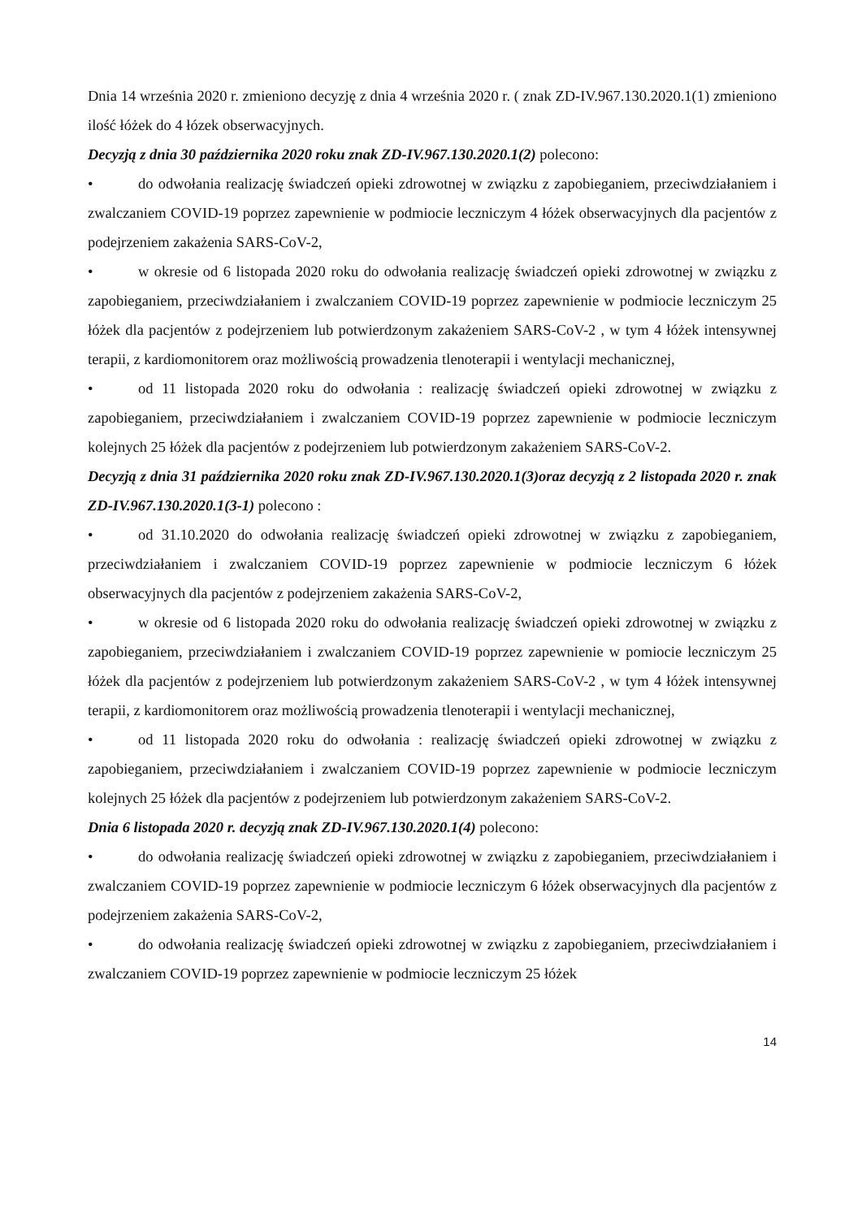Dnia 14 września 2020 r. zmieniono decyzję z dnia 4 września 2020 r. ( znak ZD-IV.967.130.2020.1(1) zmieniono ilość łóżek do 4 łózek obserwacyjnych.
Decyzją z dnia 30 października 2020 roku znak ZD-IV.967.130.2020.1(2) polecono:
• do odwołania realizację świadczeń opieki zdrowotnej w związku z zapobieganiem, przeciwdziałaniem i zwalczaniem COVID-19 poprzez zapewnienie w podmiocie leczniczym 4 łóżek obserwacyjnych dla pacjentów z podejrzeniem zakażenia SARS-CoV-2,
• w okresie od 6 listopada 2020 roku do odwołania realizację świadczeń opieki zdrowotnej w związku z zapobieganiem, przeciwdziałaniem i zwalczaniem COVID-19 poprzez zapewnienie w podmiocie leczniczym 25 łóżek dla pacjentów z podejrzeniem lub potwierdzonym zakażeniem SARS-CoV-2 , w tym 4 łóżek intensywnej terapii, z kardiomonitorem oraz możliwością prowadzenia tlenoterapii i wentylacji mechanicznej,
• od 11 listopada 2020 roku do odwołania : realizację świadczeń opieki zdrowotnej w związku z zapobieganiem, przeciwdziałaniem i zwalczaniem COVID-19 poprzez zapewnienie w podmiocie leczniczym kolejnych 25 łóżek dla pacjentów z podejrzeniem lub potwierdzonym zakażeniem SARS-CoV-2.
Decyzją z dnia 31 października 2020 roku znak ZD-IV.967.130.2020.1(3)oraz decyzją z 2 listopada 2020 r. znak ZD-IV.967.130.2020.1(3-1) polecono :
• od 31.10.2020 do odwołania realizację świadczeń opieki zdrowotnej w związku z zapobieganiem, przeciwdziałaniem i zwalczaniem COVID-19 poprzez zapewnienie w podmiocie leczniczym 6 łóżek obserwacyjnych dla pacjentów z podejrzeniem zakażenia SARS-CoV-2,
• w okresie od 6 listopada 2020 roku do odwołania realizację świadczeń opieki zdrowotnej w związku z zapobieganiem, przeciwdziałaniem i zwalczaniem COVID-19 poprzez zapewnienie w pomiocie leczniczym 25 łóżek dla pacjentów z podejrzeniem lub potwierdzonym zakażeniem SARS-CoV-2 , w tym 4 łóżek intensywnej terapii, z kardiomonitorem oraz możliwością prowadzenia tlenoterapii i wentylacji mechanicznej,
• od 11 listopada 2020 roku do odwołania : realizację świadczeń opieki zdrowotnej w związku z zapobieganiem, przeciwdziałaniem i zwalczaniem COVID-19 poprzez zapewnienie w podmiocie leczniczym kolejnych 25 łóżek dla pacjentów z podejrzeniem lub potwierdzonym zakażeniem SARS-CoV-2.
Dnia 6 listopada 2020 r. decyzją znak ZD-IV.967.130.2020.1(4) polecono:
• do odwołania realizację świadczeń opieki zdrowotnej w związku z zapobieganiem, przeciwdziałaniem i zwalczaniem COVID-19 poprzez zapewnienie w podmiocie leczniczym 6 łóżek obserwacyjnych dla pacjentów z podejrzeniem zakażenia SARS-CoV-2,
• do odwołania realizację świadczeń opieki zdrowotnej w związku z zapobieganiem, przeciwdziałaniem i zwalczaniem COVID-19 poprzez zapewnienie w podmiocie leczniczym 25 łóżek
14